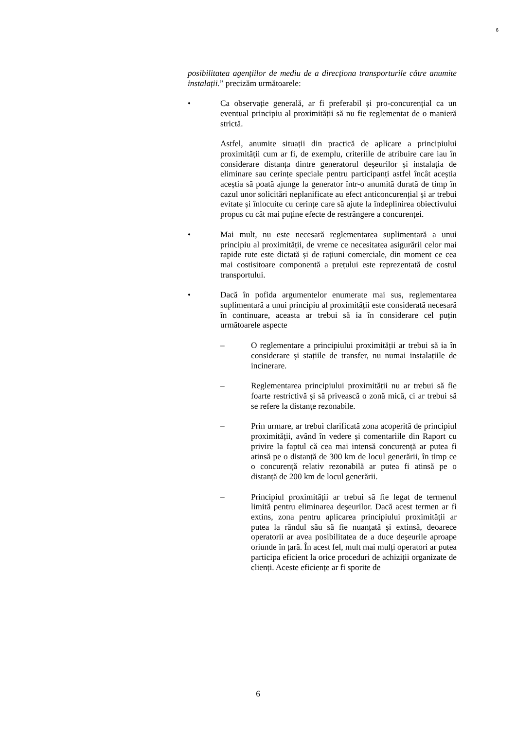6
posibilitatea agențiilor de mediu de a direcționa transporturile către anumite instalații.” precizăm următoarele:
• Ca observație generală, ar fi preferabil și pro-concurențial ca un eventual principiu al proximității să nu fie reglementat de o manieră strictă.
Astfel, anumite situații din practică de aplicare a principiului proximității cum ar fi, de exemplu, criteriile de atribuire care iau în considerare distanța dintre generatorul deșeurilor și instalația de eliminare sau cerințe speciale pentru participanți astfel încât aceștia aceștia să poată ajunge la generator într-o anumită durată de timp în cazul unor solicitări neplanificate au efect anticoncurențial și ar trebui evitate și înlocuite cu cerințe care să ajute la îndeplinirea obiectivului propus cu cât mai puține efecte de restrângere a concurenței.
• Mai mult, nu este necesară reglementarea suplimentară a unui principiu al proximității, de vreme ce necesitatea asigurării celor mai rapide rute este dictată și de rațiuni comerciale, din moment ce cea mai costisitoare componentă a prețului este reprezentată de costul transportului.
• Dacă în pofida argumentelor enumerate mai sus, reglementarea suplimentară a unui principiu al proximității este considerată necesară în continuare, aceasta ar trebui să ia în considerare cel puțin următoarele aspecte
– O reglementare a principiului proximității ar trebui să ia în considerare și stațiile de transfer, nu numai instalațiile de incinerare.
– Reglementarea principiului proximității nu ar trebui să fie foarte restrictivă și să privească o zonă mică, ci ar trebui să se refere la distanțe rezonabile.
– Prin urmare, ar trebui clarificată zona acoperită de principiul proximității, având în vedere și comentariile din Raport cu privire la faptul că cea mai intensă concurență ar putea fi atinsă pe o distanță de 300 km de locul generării, în timp ce o concurență relativ rezonabilă ar putea fi atinsă pe o distanță de 200 km de locul generării.
– Principiul proximității ar trebui să fie legat de termenul limită pentru eliminarea deșeurilor. Dacă acest termen ar fi extins, zona pentru aplicarea principiului proximității ar putea la rândul său să fie nuanțată și extinsă, deoarece operatorii ar avea posibilitatea de a duce deșeurile aproape oriunde în țară. În acest fel, mult mai mulți operatori ar putea participa eficient la orice proceduri de achiziții organizate de clienți. Aceste eficiențe ar fi sporite de
6